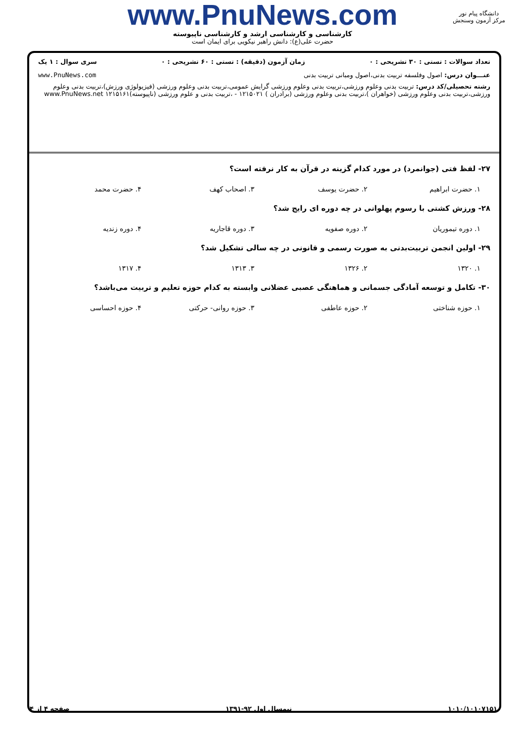www.PnuNews.com
کارشناسی و کارشناسی ارشد و کارشناسی ناپیوسته
حضرت علی(ع): دانش راهبر نیکویی برای ایمان است
دانشگاه پیام نور
مرکز آزمون وسنجش
تعداد سوالات : تستی : ۳۰ تشریحی : ۰ زمان آزمون (دقیقه) : تستی : ۶۰ تشریحی : ۰ سری سوال : ۱ یک
عنـــوان درس: اصول وفلسفه تربیت بدنی،اصول ومبانی تربیت بدنی www.PnuNews.com
رشته تحصیلی/کد درس: تربیت بدنی وعلوم ورزشی،تربیت بدنی وعلوم ورزشی گرایش عمومی،تربیت بدنی وعلوم ورزشی (فیزیولوژی ورزش)،تربیت بدنی وعلوم ورزشی،تربیت بدنی وعلوم ورزشی (خواهران )،تربیت بدنی وعلوم ورزشی (برادران ) ۱۲۱۵۰۲۱ - ،تربیت بدنی و علوم ورزشی (ناپیوسته)۱۲۱۵۱۶۱ www.PnuNews.net
۲۷- لفظ فتی (جوانمرد) در مورد کدام گزینه در قرآن به کار نرفته است؟
۱. حضرت ابراهیم ۲. حضرت یوسف ۳. اصحاب کهف ۴. حضرت محمد
۲۸- ورزش کشتی با رسوم پهلوانی در چه دوره ای رایج شد؟
۱. دوره تیموریان ۲. دوره صفویه ۳. دوره قاجاریه ۴. دوره زندیه
۲۹- اولین انجمن تربیت‌بدنی به صورت رسمی و قانونی در چه سالی تشکیل شد؟
۱. ۱۳۲۰ ۲. ۱۳۲۶ ۳. ۱۳۱۳ ۴. ۱۳۱۷
۳۰- تکامل و توسعه آمادگی جسمانی و هماهنگی عصبی عضلانی وابسته به کدام حوزه تعلیم و تربیت می‌باشد؟
۱. حوزه شناختی ۲. حوزه عاطفی ۳. حوزه روانی- حرکتی ۴. حوزه احساسی
۱۰۱۰/۱۰۱۰۷۱۵۱ نیمسال اول ۹۲-۱۳۹۱ صفحه ۴ از ۴